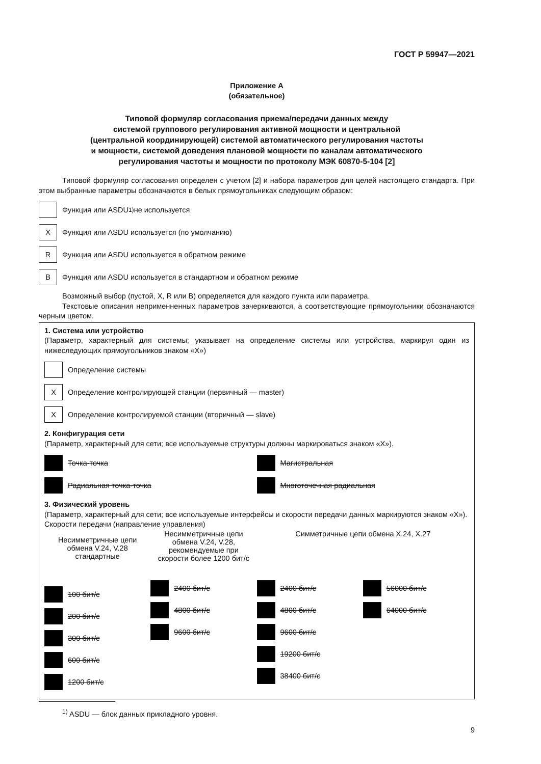ГОСТ Р 59947—2021
Приложение А
(обязательное)
Типовой формуляр согласования приема/передачи данных между
системой группового регулирования активной мощности и центральной
(центральной координирующей) системой автоматического регулирования частоты
и мощности, системой доведения плановой мощности по каналам автоматического
регулирования частоты и мощности по протоколу МЭК 60870-5-104 [2]
Типовой формуляр согласования определен с учетом [2] и набора параметров для целей настоящего стандарта. При этом выбранные параметры обозначаются в белых прямоугольниках следующим образом:
Функция или ASDU<sup>1)</sup> не используется
X
Функция или ASDU используется (по умолчанию)
R
Функция или ASDU используется в обратном режиме
B
Функция или ASDU используется в стандартном и обратном режиме
Возможный выбор (пустой, X, R или B) определяется для каждого пункта или параметра.
Текстовые описания неприменненных параметров зачеркиваются, а соответствующие прямоугольники обозначаются черным цветом.
1. Система или устройство
(Параметр, характерный для системы; указывает на определение системы или устройства, маркируя один из нижеследующих прямоугольников знаком «X»)
Определение системы
X
Определение контролирующей станции (первичный — master)
X
Определение контролируемой станции (вторичный — slave)
2. Конфигурация сети
(Параметр, характерный для сети; все используемые структуры должны маркироваться знаком «X»).
Точка-точка
Радиальная точка-точка
Магистральная
Многоточечная радиальная
3. Физический уровень
(Параметр, характерный для сети; все используемые интерфейсы и скорости передачи данных маркируются знаком «X»).
Скорости передачи (направление управления)
Несимметричные цепи обмена V.24, V.28 стандартные
100 бит/с
200 бит/с
300 бит/с
600 бит/с
1200 бит/с
Несимметричные цепи обмена V.24, V.28, рекомендуемые при скорости более 1200 бит/с
2400 бит/с
4800 бит/с
9600 бит/с
Симметричные цепи обмена X.24, X.27
2400 бит/с
4800 бит/с
9600 бит/с
19200 бит/с
38400 бит/с
56000 бит/с
64000 бит/с
<sup>1)</sup> ASDU — блок данных прикладного уровня.
9